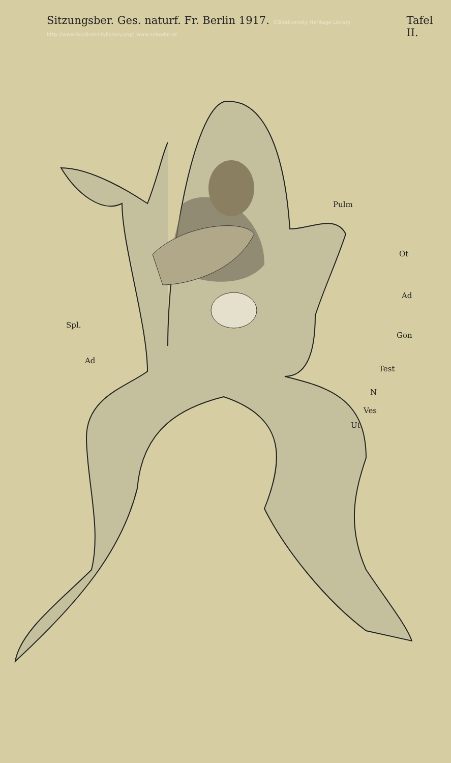Sitzungsber. Ges. naturf. Fr. Berlin 1917. ©Biodiversity Heritage Library http://www.biodiversitylibrary.org/; www.zobodat.at Tafel II.
Pulm
Ot
Ad
Spl.
Gon
Ad
Test
N
Ves
Ut